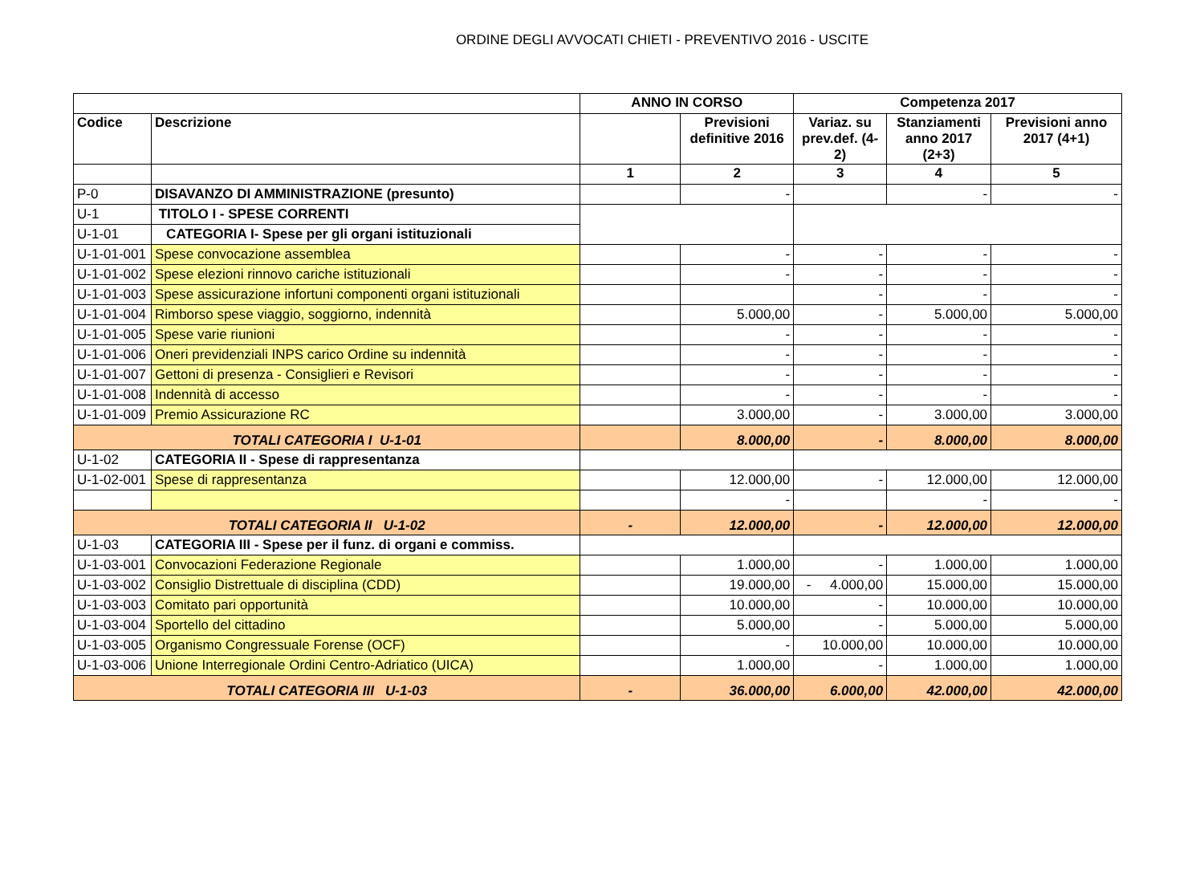ORDINE DEGLI AVVOCATI CHIETI - PREVENTIVO 2016 - USCITE
| | | ANNO IN CORSO | | Competenza 2017 | | |
| --- | --- | --- | --- | --- | --- | --- |
| Codice | Descrizione | | Previsioni definitive 2016 | Variaz. su prev.def. (4-2) | Stanziamenti anno 2017 (2+3) | Previsioni anno 2017 (4+1) |
| | | 1 | 2 | 3 | 4 | 5 |
| P-0 | DISAVANZO DI AMMINISTRAZIONE (presunto) | | - | | - | - |
| U-1 | TITOLO I - SPESE CORRENTI | | | | | |
| U-1-01 | CATEGORIA I- Spese per gli organi istituzionali | | | | | |
| U-1-01-001 | Spese convocazione assemblea | | - | - | - | - |
| U-1-01-002 | Spese elezioni rinnovo cariche istituzionali | | - | - | - | - |
| U-1-01-003 | Spese assicurazione infortuni componenti organi istituzionali | | | - | - | - |
| U-1-01-004 | Rimborso spese viaggio, soggiorno, indennità | | 5.000,00 | - | 5.000,00 | 5.000,00 |
| U-1-01-005 | Spese varie riunioni | | - | - | - | - |
| U-1-01-006 | Oneri previdenziali INPS carico Ordine su indennità | | - | - | - | - |
| U-1-01-007 | Gettoni di presenza - Consiglieri e Revisori | | - | - | - | - |
| U-1-01-008 | Indennità di accesso | | - | - | - | - |
| U-1-01-009 | Premio Assicurazione RC | | 3.000,00 | - | 3.000,00 | 3.000,00 |
| TOTALI CATEGORIA I U-1-01 | | | 8.000,00 | - | 8.000,00 | 8.000,00 |
| U-1-02 | CATEGORIA II - Spese di rappresentanza | | | | | |
| U-1-02-001 | Spese di rappresentanza | | 12.000,00 | - | 12.000,00 | 12.000,00 |
| | | | - | | - | - |
| TOTALI CATEGORIA II U-1-02 | | - | 12.000,00 | - | 12.000,00 | 12.000,00 |
| U-1-03 | CATEGORIA III - Spese per il funz. di organi e commiss. | | | | | |
| U-1-03-001 | Convocazioni Federazione Regionale | | 1.000,00 | - | 1.000,00 | 1.000,00 |
| U-1-03-002 | Consiglio Distrettuale di disciplina (CDD) | | 19.000,00 | - 4.000,00 | 15.000,00 | 15.000,00 |
| U-1-03-003 | Comitato pari opportunità | | 10.000,00 | - | 10.000,00 | 10.000,00 |
| U-1-03-004 | Sportello del cittadino | | 5.000,00 | - | 5.000,00 | 5.000,00 |
| U-1-03-005 | Organismo Congressuale Forense (OCF) | | - | 10.000,00 | 10.000,00 | 10.000,00 |
| U-1-03-006 | Unione Interregionale Ordini Centro-Adriatico (UICA) | | 1.000,00 | - | 1.000,00 | 1.000,00 |
| TOTALI CATEGORIA III U-1-03 | | - | 36.000,00 | 6.000,00 | 42.000,00 | 42.000,00 |